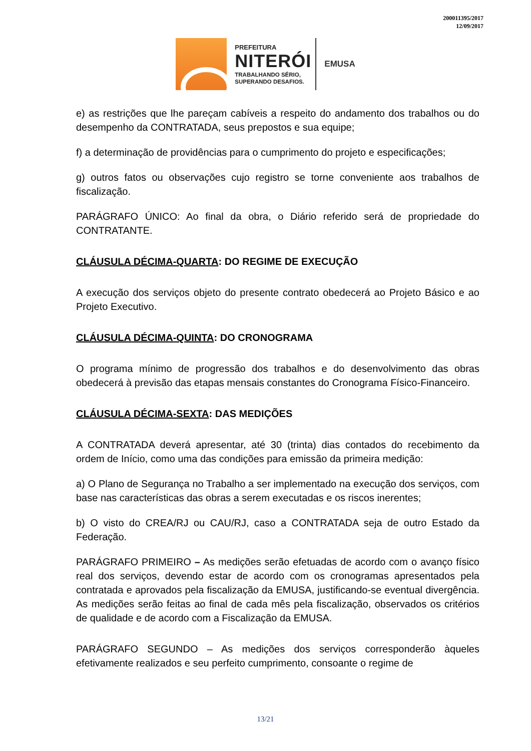200011395/2017
12/09/2017
PREFEITURA
NITERÓI
TRABALHANDO SÉRIO,
SUPERANDO DESAFIOS.
EMUSA
e) as restrições que lhe pareçam cabíveis a respeito do andamento dos trabalhos ou do desempenho da CONTRATADA, seus prepostos e sua equipe;
f) a determinação de providências para o cumprimento do projeto e especificações;
g) outros fatos ou observações cujo registro se torne conveniente aos trabalhos de fiscalização.
PARÁGRAFO ÚNICO: Ao final da obra, o Diário referido será de propriedade do CONTRATANTE.
CLÁUSULA DÉCIMA-QUARTA: DO REGIME DE EXECUÇÃO
A execução dos serviços objeto do presente contrato obedecerá ao Projeto Básico e ao Projeto Executivo.
CLÁUSULA DÉCIMA-QUINTA: DO CRONOGRAMA
O programa mínimo de progressão dos trabalhos e do desenvolvimento das obras obedecerá à previsão das etapas mensais constantes do Cronograma Físico-Financeiro.
CLÁUSULA DÉCIMA-SEXTA: DAS MEDIÇÕES
A CONTRATADA deverá apresentar, até 30 (trinta) dias contados do recebimento da ordem de Início, como uma das condições para emissão da primeira medição:
a) O Plano de Segurança no Trabalho a ser implementado na execução dos serviços, com base nas características das obras a serem executadas e os riscos inerentes;
b) O visto do CREA/RJ ou CAU/RJ, caso a CONTRATADA seja de outro Estado da Federação.
PARÁGRAFO PRIMEIRO – As medições serão efetuadas de acordo com o avanço físico real dos serviços, devendo estar de acordo com os cronogramas apresentados pela contratada e aprovados pela fiscalização da EMUSA, justificando-se eventual divergência. As medições serão feitas ao final de cada mês pela fiscalização, observados os critérios de qualidade e de acordo com a Fiscalização da EMUSA.
PARÁGRAFO SEGUNDO – As medições dos serviços corresponderão àqueles efetivamente realizados e seu perfeito cumprimento, consoante o regime de
13/21